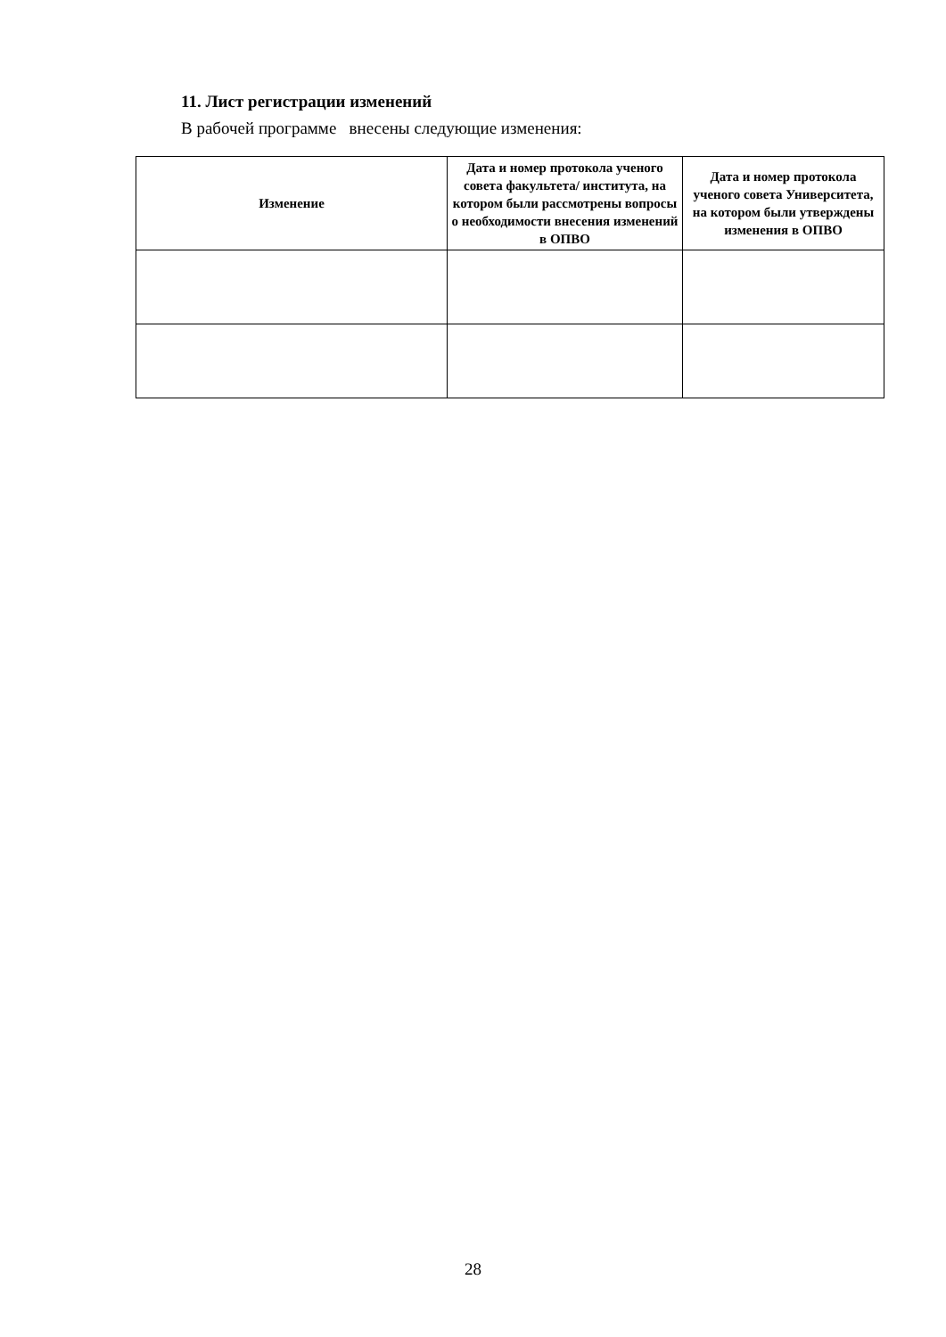11. Лист регистрации изменений
В рабочей программе внесены следующие изменения:
| Изменение | Дата и номер протокола ученого совета факультета/ института, на котором были рассмотрены вопросы о необходимости внесения изменений в ОПВО | Дата и номер протокола ученого совета Университета, на котором были утверждены изменения в ОПВО |
| --- | --- | --- |
28